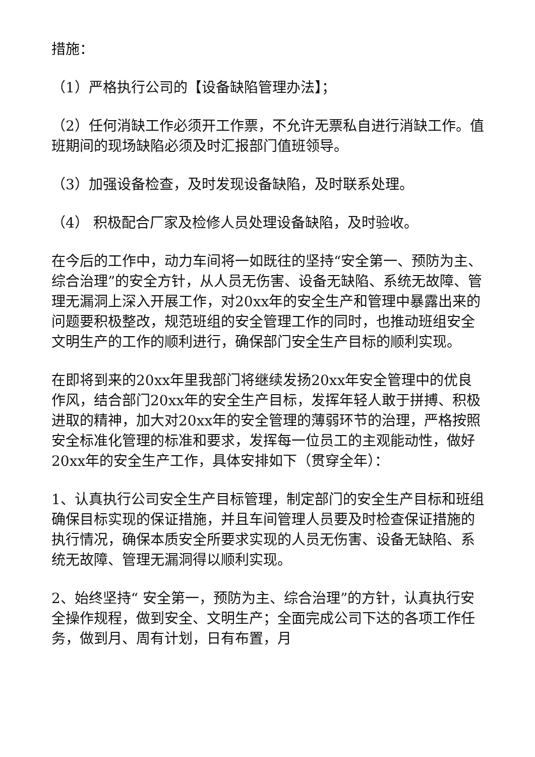措施：
（1）严格执行公司的【设备缺陷管理办法】；
（2）任何消缺工作必须开工作票，不允许无票私自进行消缺工作。值班期间的现场缺陷必须及时汇报部门值班领导。
（3）加强设备检查，及时发现设备缺陷，及时联系处理。
（4） 积极配合厂家及检修人员处理设备缺陷，及时验收。
在今后的工作中，动力车间将一如既往的坚持“安全第一、预防为主、综合治理”的安全方针，从人员无伤害、设备无缺陷、系统无故障、管理无漏洞上深入开展工作，对20xx年的安全生产和管理中暴露出来的问题要积极整改，规范班组的安全管理工作的同时，也推动班组安全文明生产的工作的顺利进行，确保部门安全生产目标的顺利实现。
在即将到来的20xx年里我部门将继续发扬20xx年安全管理中的优良作风，结合部门20xx年的安全生产目标，发挥年轻人敢于拼搏、积极进取的精神，加大对20xx年的安全管理的薄弱环节的治理，严格按照安全标准化管理的标准和要求，发挥每一位员工的主观能动性，做好20xx年的安全生产工作，具体安排如下（贯穿全年）：
1、认真执行公司安全生产目标管理，制定部门的安全生产目标和班组确保目标实现的保证措施，并且车间管理人员要及时检查保证措施的执行情况，确保本质安全所要求实现的人员无伤害、设备无缺陷、系统无故障、管理无漏洞得以顺利实现。
2、始终坚持“ 安全第一，预防为主、综合治理”的方针，认真执行安全操作规程，做到安全、文明生产；全面完成公司下达的各项工作任务，做到月、周有计划，日有布置，月